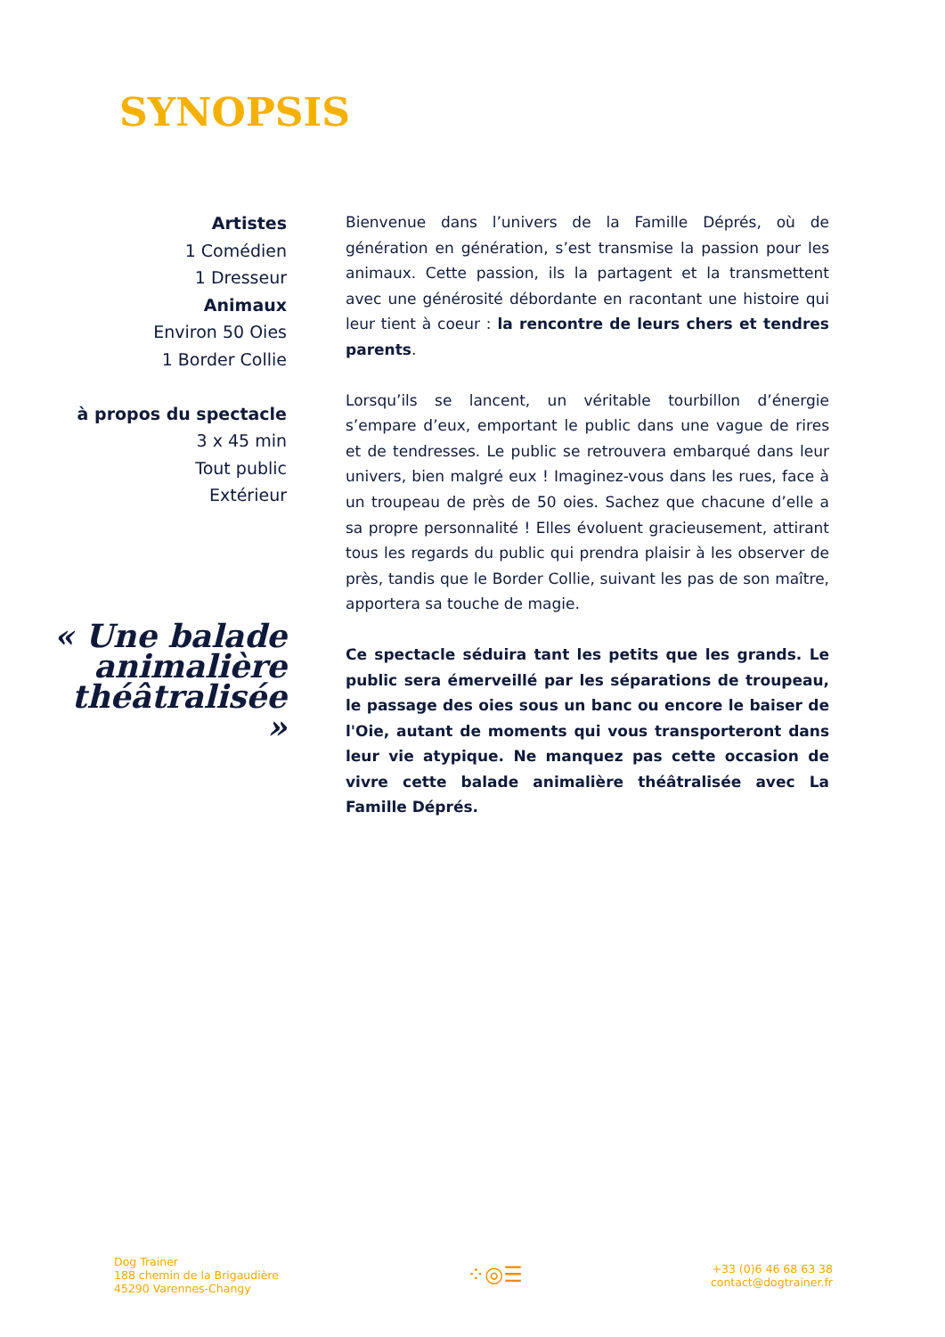SYNOPSIS
Artistes
1 Comédien
1 Dresseur
Animaux
Environ 50 Oies
1 Border Collie
à propos du spectacle
3 x 45 min
Tout public
Extérieur
« Une balade animalière théâtralisée »
Bienvenue dans l’univers de la Famille Déprés, où de génération en génération, s’est transmise la passion pour les animaux. Cette passion, ils la partagent et la transmettent avec une générosité débordante en racontant une histoire qui leur tient à coeur : la rencontre de leurs chers et tendres parents.
Lorsqu’ils se lancent, un véritable tourbillon d’énergie s’empare d’eux, emportant le public dans une vague de rires et de tendresses. Le public se retrouvera embarqué dans leur univers, bien malgré eux ! Imaginez-vous dans les rues, face à un troupeau de près de 50 oies. Sachez que chacune d’elle a sa propre personnalité ! Elles évoluent gracieusement, attirant tous les regards du public qui prendra plaisir à les observer de près, tandis que le Border Collie, suivant les pas de son maître, apportera sa touche de magie.
Ce spectacle séduira tant les petits que les grands. Le public sera émerveillé par les séparations de troupeau, le passage des oies sous un banc ou encore le baiser de l'Oie, autant de moments qui vous transporteront dans leur vie atypique. Ne manquez pas cette occasion de vivre cette balade animalière théâtralisée avec La Famille Déprés.
Dog Trainer
188 chemin de la Brigaudière
45290 Varennes-Changy
⁘◎☰
+33 (0)6 46 68 63 38
contact@dogtrainer.fr